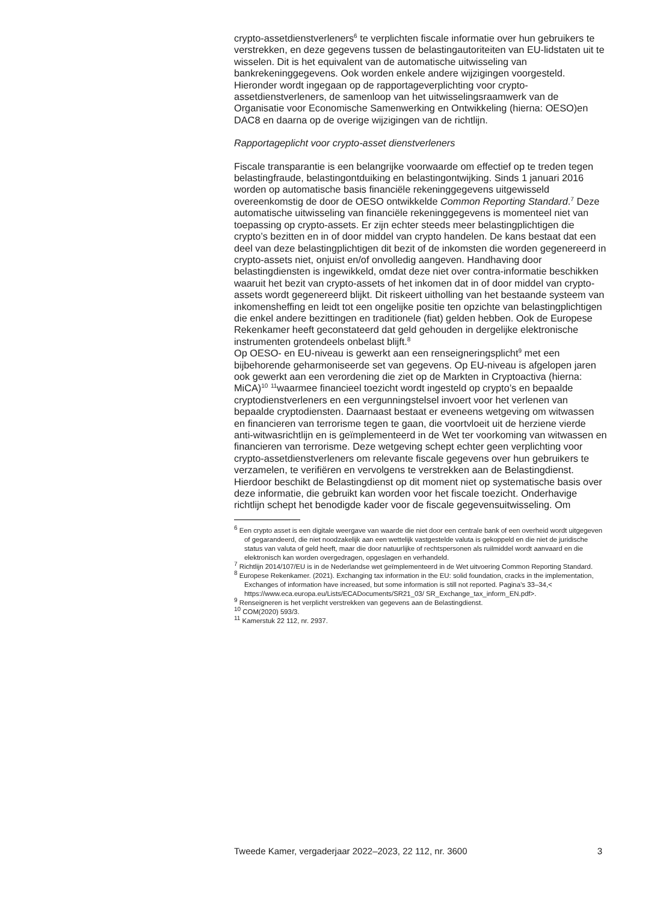crypto-assetdienstverleners<sup>6</sup> te verplichten fiscale informatie over hun gebruikers te verstrekken, en deze gegevens tussen de belastingautoriteiten van EU-lidstaten uit te wisselen. Dit is het equivalent van de automatische uitwisseling van bankrekeninggegevens. Ook worden enkele andere wijzigingen voorgesteld. Hieronder wordt ingegaan op de rapportageverplichting voor crypto-assetdienstverleners, de samenloop van het uitwisselingsraamwerk van de Organisatie voor Economische Samenwerking en Ontwikkeling (hierna: OESO)en DAC8 en daarna op de overige wijzigingen van de richtlijn.
Rapportageplicht voor crypto-asset dienstverleners
Fiscale transparantie is een belangrijke voorwaarde om effectief op te treden tegen belastingfraude, belastingontduiking en belastingontwijking. Sinds 1 januari 2016 worden op automatische basis financiële rekeninggegevens uitgewisseld overeenkomstig de door de OESO ontwikkelde Common Reporting Standard.<sup>7</sup> Deze automatische uitwisseling van financiële rekeninggegevens is momenteel niet van toepassing op crypto-assets. Er zijn echter steeds meer belastingplichtigen die crypto’s bezitten en in of door middel van crypto handelen. De kans bestaat dat een deel van deze belastingplichtigen dit bezit of de inkomsten die worden gegenereerd in crypto-assets niet, onjuist en/of onvolledig aangeven. Handhaving door belastingdiensten is ingewikkeld, omdat deze niet over contra-informatie beschikken waaruit het bezit van crypto-assets of het inkomen dat in of door middel van crypto-assets wordt gegenereerd blijkt. Dit riskeert uitholling van het bestaande systeem van inkomensheffing en leidt tot een ongelijke positie ten opzichte van belastingplichtigen die enkel andere bezittingen en traditionele (fiat) gelden hebben. Ook de Europese Rekenkamer heeft geconstateerd dat geld gehouden in dergelijke elektronische instrumenten grotendeels onbelast blijft.<sup>8</sup>
Op OESO- en EU-niveau is gewerkt aan een renseigneringsplicht<sup>9</sup> met een bijbehorende geharmoniseerde set van gegevens. Op EU-niveau is afgelopen jaren ook gewerkt aan een verordening die ziet op de Markten in Cryptoactiva (hierna: MiCA)<sup>10</sup> <sup>11</sup>waarmee financieel toezicht wordt ingesteld op crypto’s en bepaalde cryptodienstverleners en een vergunningstelsel invoert voor het verlenen van bepaalde cryptodiensten. Daarnaast bestaat er eveneens wetgeving om witwassen en financieren van terrorisme tegen te gaan, die voortvloeit uit de herziene vierde anti-witwasrichtlijn en is geïmplementeerd in de Wet ter voorkoming van witwassen en financieren van terrorisme. Deze wetgeving schept echter geen verplichting voor crypto-assetdienstverleners om relevante fiscale gegevens over hun gebruikers te verzamelen, te verifiëren en vervolgens te verstrekken aan de Belastingdienst. Hierdoor beschikt de Belastingdienst op dit moment niet op systematische basis over deze informatie, die gebruikt kan worden voor het fiscale toezicht. Onderhavige richtlijn schept het benodigde kader voor de fiscale gegevensuitwisseling. Om
<sup>6</sup> Een crypto asset is een digitale weergave van waarde die niet door een centrale bank of een overheid wordt uitgegeven of gegarandeerd, die niet noodzakelijk aan een wettelijk vastgestelde valuta is gekoppeld en die niet de juridische status van valuta of geld heeft, maar die door natuurlijke of rechtspersonen als ruilmiddel wordt aanvaard en die elektronisch kan worden overgedragen, opgeslagen en verhandeld.
<sup>7</sup> Richtlijn 2014/107/EU is in de Nederlandse wet geïmplementeerd in de Wet uitvoering Common Reporting Standard.
<sup>8</sup> Europese Rekenkamer. (2021). Exchanging tax information in the EU: solid foundation, cracks in the implementation, Exchanges of information have increased, but some information is still not reported. Pagina’s 33–34,< https://www.eca.europa.eu/Lists/ECADocuments/SR21_03/ SR_Exchange_tax_inform_EN.pdf>.
<sup>9</sup> Renseigneren is het verplicht verstrekken van gegevens aan de Belastingdienst.
<sup>10</sup> COM(2020) 593/3.
<sup>11</sup> Kamerstuk 22 112, nr. 2937.
Tweede Kamer, vergaderjaar 2022–2023, 22 112, nr. 3600 3